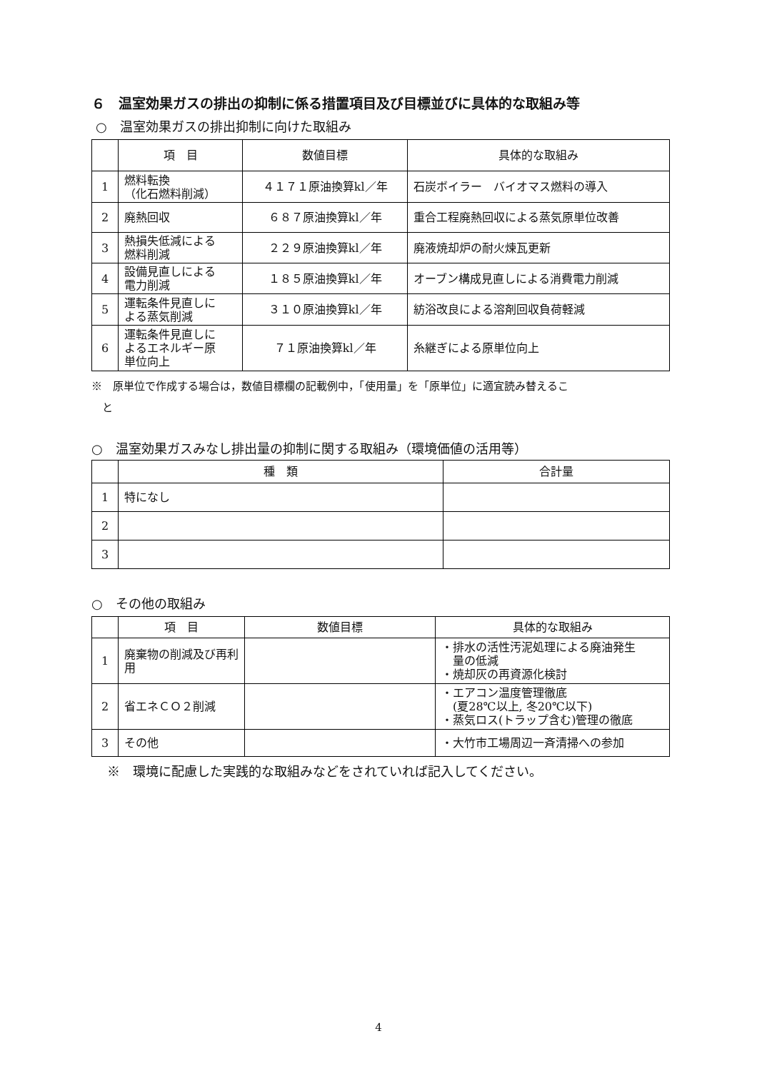６　温室効果ガスの排出の抑制に係る措置項目及び目標並びに具体的な取組み等
○　温室効果ガスの排出抑制に向けた取組み
| | 項 目 | 数値目標 | 具体的な取組み |
| --- | --- | --- | --- |
| 1 | 燃料転換 （化石燃料削減） | ４１７１原油換算kl／年 | 石炭ボイラー バイオマス燃料の導入 |
| 2 | 廃熱回収 | ６８７原油換算kl／年 | 重合工程廃熱回収による蒸気原単位改善 |
| 3 | 熱損失低減による 燃料削減 | ２２９原油換算kl／年 | 廃液焼却炉の耐火煉瓦更新 |
| 4 | 設備見直しによる 電力削減 | １８５原油換算kl／年 | オーブン構成見直しによる消費電力削減 |
| 5 | 運転条件見直しに よる蒸気削減 | ３１０原油換算kl／年 | 紡浴改良による溶剤回収負荷軽減 |
| 6 | 運転条件見直しに よるエネルギー原 単位向上 | ７１原油換算kl／年 | 糸継ぎによる原単位向上 |
※　原単位で作成する場合は，数値目標欄の記載例中，「使用量」を「原単位」に適宜読み替えるこ
　と
○　温室効果ガスみなし排出量の抑制に関する取組み（環境価値の活用等）
| | 種 類 | 合計量 |
| --- | --- | --- |
| 1 | 特になし | |
| 2 | | |
| 3 | | |
○　その他の取組み
| | 項 目 | 数値目標 | 具体的な取組み |
| --- | --- | --- | --- |
| 1 | 廃棄物の削減及び再利用 | | ・排水の活性汚泥処理による廃油発生 量の低減 ・焼却灰の再資源化検討 |
| 2 | 省エネＣＯ２削減 | | ・エアコン温度管理徹底 (夏28℃以上, 冬20℃以下) ・蒸気ロス(トラップ含む)管理の徹底 |
| 3 | その他 | | ・大竹市工場周辺一斉清掃への参加 |
※　環境に配慮した実践的な取組みなどをされていれば記入してください。
4